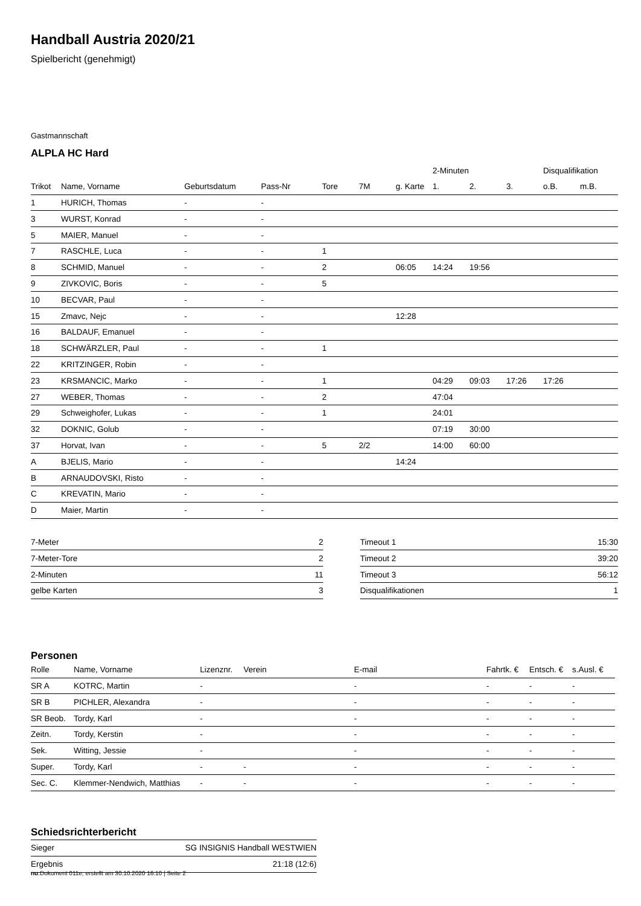Handball Austria 2020/21
Spielbericht (genehmigt)
Gastmannschaft
ALPLA HC Hard
| | | | | | | | 2-Minuten | | | Disqualifikation | |
| --- | --- | --- | --- | --- | --- | --- | --- | --- | --- | --- | --- |
| Trikot | Name, Vorname | Geburtsdatum | Pass-Nr | Tore | 7M | g. Karte | 1. | 2. | 3. | o.B. | m.B. |
| 1 | HURICH, Thomas | - | - | | | | | | | | |
| 3 | WURST, Konrad | - | - | | | | | | | | |
| 5 | MAIER, Manuel | - | - | | | | | | | | |
| 7 | RASCHLE, Luca | - | - | 1 | | | | | | | |
| 8 | SCHMID, Manuel | - | - | 2 | | 06:05 | 14:24 | 19:56 | | | |
| 9 | ZIVKOVIC, Boris | - | - | 5 | | | | | | | |
| 10 | BECVAR, Paul | - | - | | | | | | | | |
| 15 | Zmavc, Nejc | - | - | | | 12:28 | | | | | |
| 16 | BALDAUF, Emanuel | - | - | | | | | | | | |
| 18 | SCHWÄRZLER, Paul | - | - | 1 | | | | | | | |
| 22 | KRITZINGER, Robin | - | - | | | | | | | | |
| 23 | KRSMANCIC, Marko | - | - | 1 | | | 04:29 | 09:03 | 17:26 | 17:26 | |
| 27 | WEBER, Thomas | - | - | 2 | | | 47:04 | | | | |
| 29 | Schweighofer, Lukas | - | - | 1 | | | 24:01 | | | | |
| 32 | DOKNIC, Golub | - | - | | | | 07:19 | 30:00 | | | |
| 37 | Horvat, Ivan | - | - | 5 | 2/2 | | 14:00 | 60:00 | | | |
| A | BJELIS, Mario | - | - | | | 14:24 | | | | | |
| B | ARNAUDOVSKI, Risto | - | - | | | | | | | | |
| C | KREVATIN, Mario | - | - | | | | | | | | |
| D | Maier, Martin | - | - | | | | | | | | |
| 7-Meter | 2 |
| 7-Meter-Tore | 2 |
| 2-Minuten | 11 |
| gelbe Karten | 3 |
| Timeout 1 | 15:30 |
| Timeout 2 | 39:20 |
| Timeout 3 | 56:12 |
| Disqualifikationen | 1 |
Personen
| Rolle | Name, Vorname | Lizenznr. | Verein | E-mail | Fahrtk. € | Entsch. € | s.Ausl. € |
| --- | --- | --- | --- | --- | --- | --- | --- |
| SR A | KOTRC, Martin | - | | - | - | - | - |
| SR B | PICHLER, Alexandra | - | | - | - | - | - |
| SR Beob. | Tordy, Karl | - | | - | - | - | - |
| Zeitn. | Tordy, Kerstin | - | | - | - | - | - |
| Sek. | Witting, Jessie | - | | - | - | - | - |
| Super. | Tordy, Karl | - | - | - | - | - | - |
| Sec. C. | Klemmer-Nendwich, Matthias | - | - | - | - | - | - |
Schiedsrichterbericht
| Sieger | SG INSIGNIS Handball WESTWIEN |
| Ergebnis | 21:18 (12:6) |
nu.Dokument 011e, erstellt am 30.10.2020 16:10 | Seite 2